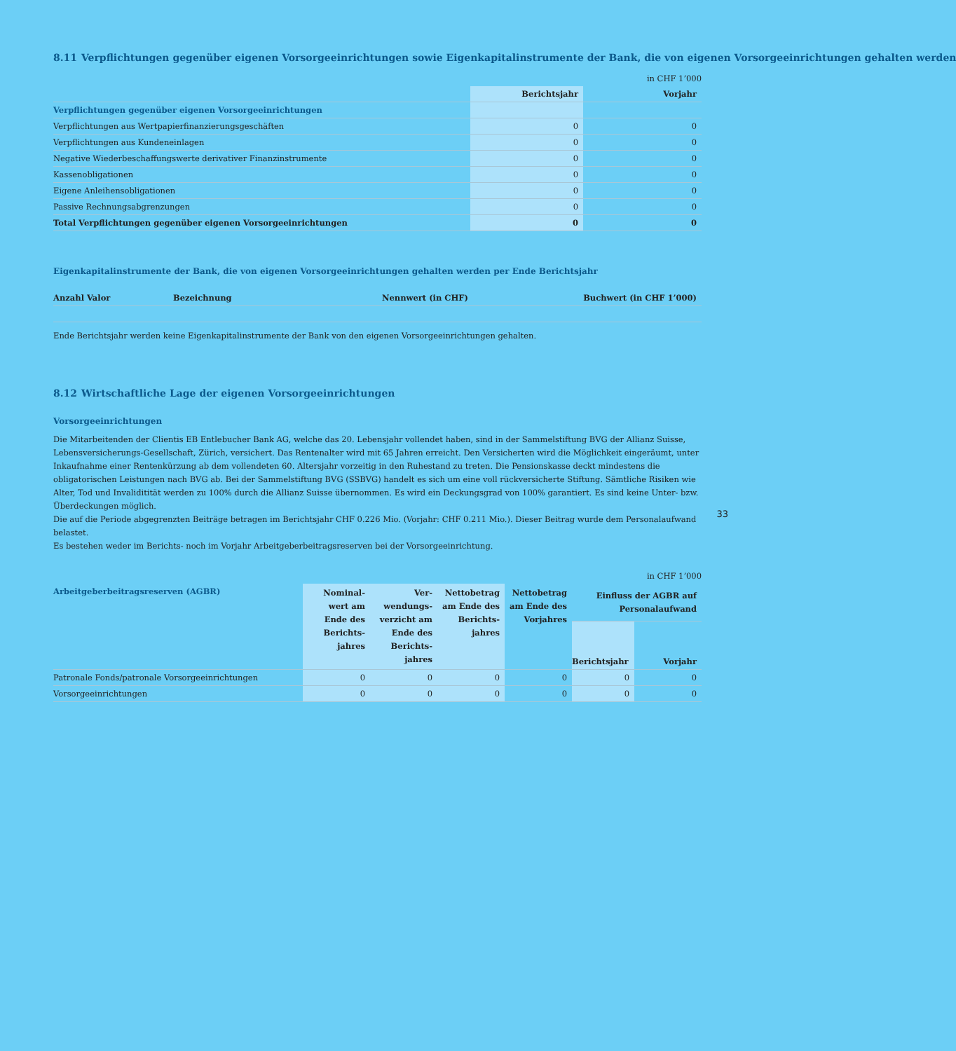8.11 Verpflichtungen gegenüber eigenen Vorsorgeeinrichtungen sowie Eigenkapitalinstrumente der Bank, die von eigenen Vorsorgeeinrichtungen gehalten werden
in CHF 1’000
| | Berichtsjahr | Vorjahr |
| --- | --- | --- |
| Verpflichtungen gegenüber eigenen Vorsorgeeinrichtungen | | |
| Verpflichtungen aus Wertpapierfinanzierungsgeschäften | 0 | 0 |
| Verpflichtungen aus Kundeneinlagen | 0 | 0 |
| Negative Wiederbeschaffungswerte derivativer Finanzinstrumente | 0 | 0 |
| Kassenobligationen | 0 | 0 |
| Eigene Anleihensobligationen | 0 | 0 |
| Passive Rechnungsabgrenzungen | 0 | 0 |
| Total Verpflichtungen gegenüber eigenen Vorsorgeeinrichtungen | 0 | 0 |
Eigenkapitalinstrumente der Bank, die von eigenen Vorsorgeeinrichtungen gehalten werden per Ende Berichtsjahr
| Anzahl Valor | Bezeichnung | Nennwert (in CHF) | Buchwert (in CHF 1’000) |
| --- | --- | --- | --- |
Ende Berichtsjahr werden keine Eigenkapitalinstrumente der Bank von den eigenen Vorsorgeeinrichtungen gehalten.
8.12 Wirtschaftliche Lage der eigenen Vorsorgeeinrichtungen
Vorsorgeeinrichtungen
Die Mitarbeitenden der Clientis EB Entlebucher Bank AG, welche das 20. Lebensjahr vollendet haben, sind in der Sammelstiftung BVG der Allianz Suisse, Lebensversicherungs-Gesellschaft, Zürich, versichert. Das Rentenalter wird mit 65 Jahren erreicht. Den Versicherten wird die Möglichkeit eingeräumt, unter Inkaufnahme einer Rentenkürzung ab dem vollendeten 60. Altersjahr vorzeitig in den Ruhestand zu treten. Die Pensionskasse deckt mindestens die obligatorischen Leistungen nach BVG ab. Bei der Sammelstiftung BVG (SSBVG) handelt es sich um eine voll rückversicherte Stiftung. Sämtliche Risiken wie Alter, Tod und Invaliditität werden zu 100% durch die Allianz Suisse übernommen. Es wird ein Deckungsgrad von 100% garantiert. Es sind keine Unter- bzw. Überdeckungen möglich.
Die auf die Periode abgegrenzten Beiträge betragen im Berichtsjahr CHF 0.226 Mio. (Vorjahr: CHF 0.211 Mio.). Dieser Beitrag wurde dem Personalaufwand belastet.
Es bestehen weder im Berichts- noch im Vorjahr Arbeitgeberbeitragsreserven bei der Vorsorgeeinrichtung.
in CHF 1’000
| Arbeitgeberbeitragsreserven (AGBR) | Nominal-wert am Ende des Berichts-jahres | Ver-wendungs-verzicht am Ende des Berichts-jahres | Nettobetrag am Ende des Berichts-jahres | Nettobetrag am Ende des Vorjahres | Einfluss der AGBR auf Personalaufwand | |
| --- | --- | --- | --- | --- | --- | --- |
| | | | | | Berichtsjahr | Vorjahr |
| Patronale Fonds/patronale Vorsorgeeinrichtungen | 0 | 0 | 0 | 0 | 0 | 0 |
| Vorsorgeeinrichtungen | 0 | 0 | 0 | 0 | 0 | 0 |
33